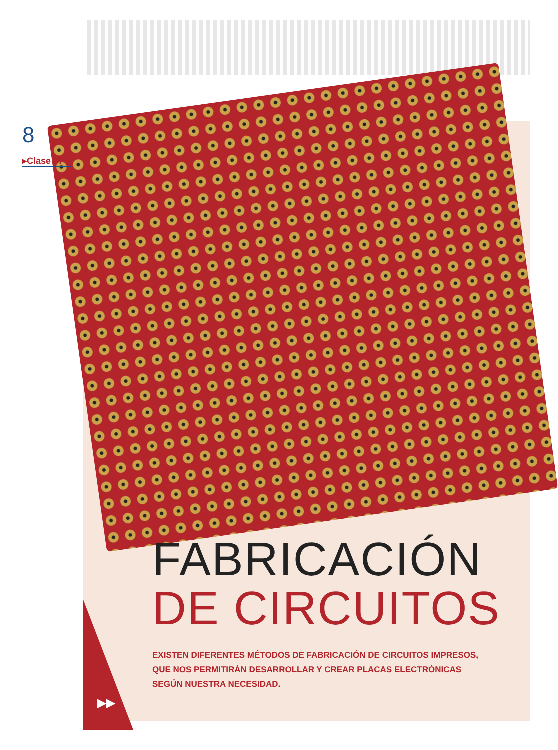8
▸Clase 07 //
FABRICACIÓN
DE CIRCUITOS
EXISTEN DIFERENTES MÉTODOS DE FABRICACIÓN DE CIRCUITOS IMPRESOS,
QUE NOS PERMITIRÁN DESARROLLAR Y CREAR PLACAS ELECTRÓNICAS
SEGÚN NUESTRA NECESIDAD.
▶▶